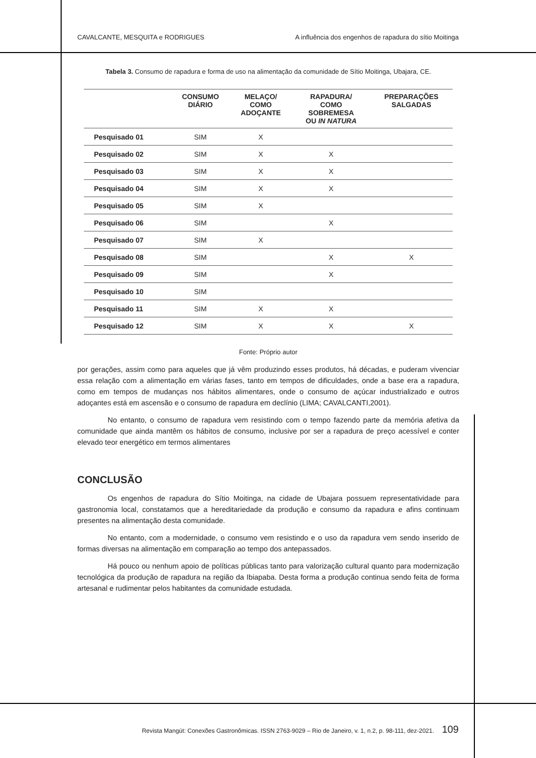CAVALCANTE, MESQUITA e RODRIGUES A influência dos engenhos de rapadura do sítio Moitinga
Tabela 3. Consumo de rapadura e forma de uso na alimentação da comunidade de Sítio Moitinga, Ubajara, CE.
| | CONSUMO DIÁRIO | MELAÇO/ COMO ADOÇANTE | RAPADURA/ COMO SOBREMESA OU IN NATURA | PREPARAÇÕES SALGADAS |
| --- | --- | --- | --- | --- |
| Pesquisado 01 | SIM | X | | |
| Pesquisado 02 | SIM | X | X | |
| Pesquisado 03 | SIM | X | X | |
| Pesquisado 04 | SIM | X | X | |
| Pesquisado 05 | SIM | X | | |
| Pesquisado 06 | SIM | | X | |
| Pesquisado 07 | SIM | X | | |
| Pesquisado 08 | SIM | | X | X |
| Pesquisado 09 | SIM | | X | |
| Pesquisado 10 | SIM | | | |
| Pesquisado 11 | SIM | X | X | |
| Pesquisado 12 | SIM | X | X | X |
Fonte: Próprio autor
por gerações, assim como para aqueles que já vêm produzindo esses produtos, há décadas, e puderam vivenciar essa relação com a alimentação em várias fases, tanto em tempos de dificuldades, onde a base era a rapadura, como em tempos de mudanças nos hábitos alimentares, onde o consumo de açúcar industrializado e outros adoçantes está em ascensão e o consumo de rapadura em declínio (LIMA; CAVALCANTI,2001).
No entanto, o consumo de rapadura vem resistindo com o tempo fazendo parte da memória afetiva da comunidade que ainda mantêm os hábitos de consumo, inclusive por ser a rapadura de preço acessível e conter elevado teor energético em termos alimentares
CONCLUSÃO
Os engenhos de rapadura do Sítio Moitinga, na cidade de Ubajara possuem representatividade para gastronomia local, constatamos que a hereditariedade da produção e consumo da rapadura e afins continuam presentes na alimentação desta comunidade.
No entanto, com a modernidade, o consumo vem resistindo e o uso da rapadura vem sendo inserido de formas diversas na alimentação em comparação ao tempo dos antepassados.
Há pouco ou nenhum apoio de políticas públicas tanto para valorização cultural quanto para modernização tecnológica da produção de rapadura na região da Ibiapaba. Desta forma a produção continua sendo feita de forma artesanal e rudimentar pelos habitantes da comunidade estudada.
Revista Mangút: Conexões Gastronômicas. ISSN 2763-9029 – Rio de Janeiro, v. 1, n.2, p. 98-111, dez-2021. 109